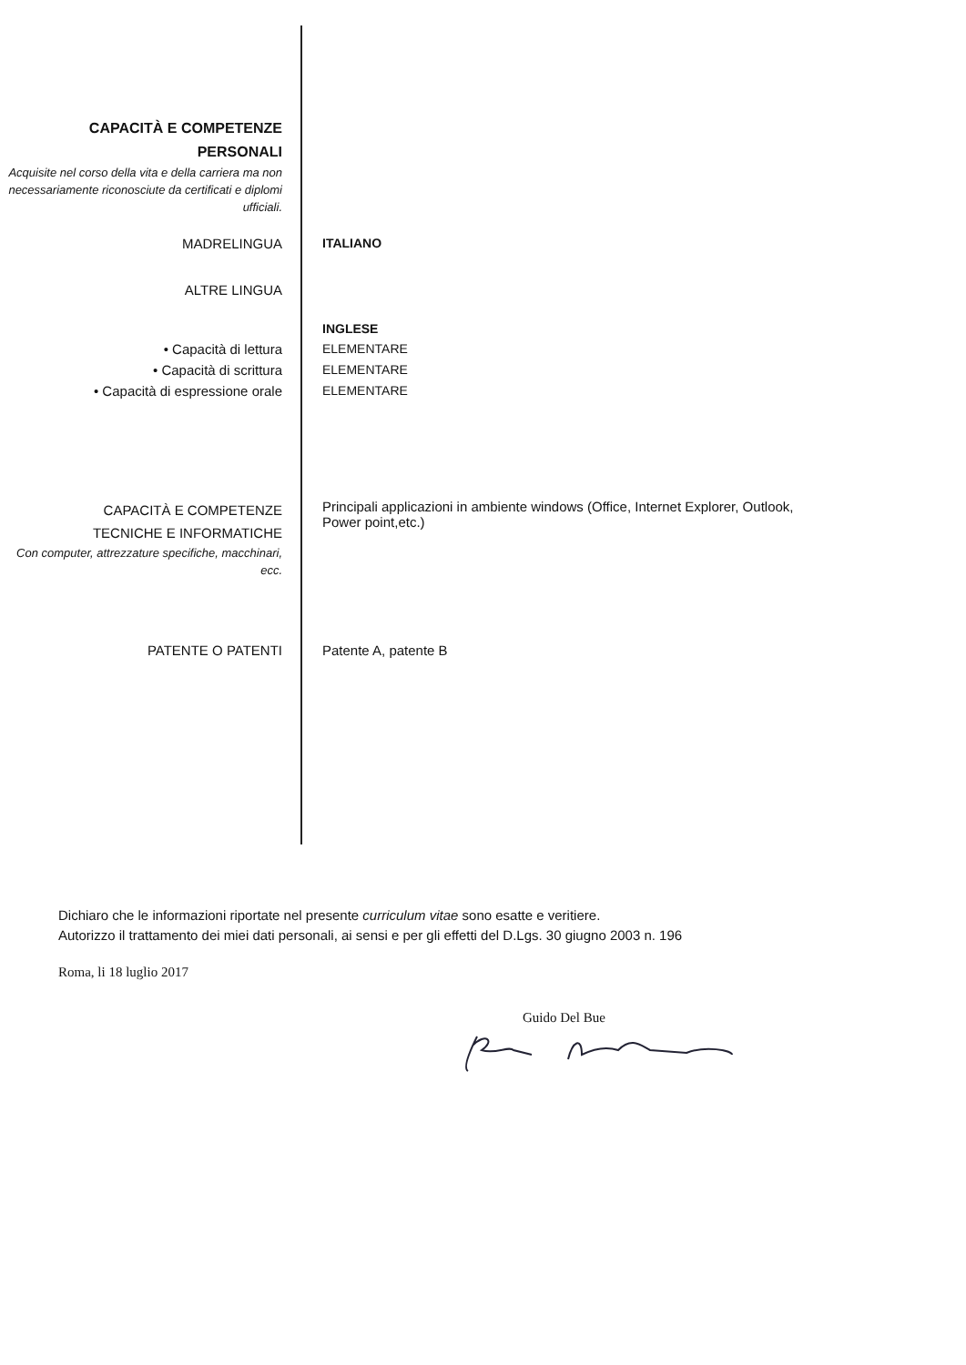CAPACITÀ E COMPETENZE
PERSONALI
Acquisite nel corso della vita e della carriera ma non necessariamente riconosciute da certificati e diplomi ufficiali.
MADRELINGUA ITALIANO
ALTRE LINGUA
INGLESE
• Capacità di lettura ELEMENTARE
• Capacità di scrittura ELEMENTARE
• Capacità di espressione orale ELEMENTARE
CAPACITÀ E COMPETENZE
TECNICHE E INFORMATICHE
Con computer, attrezzature specifiche, macchinari, ecc.
Principali applicazioni in ambiente windows (Office, Internet Explorer, Outlook, Power point,etc.)
PATENTE O PATENTI Patente A, patente B
Dichiaro che le informazioni riportate nel presente curriculum vitae sono esatte e veritiere.
Autorizzo il trattamento dei miei dati personali, ai sensi e per gli effetti del D.Lgs. 30 giugno 2003 n. 196
Roma, li 18 luglio 2017
Guido Del Bue